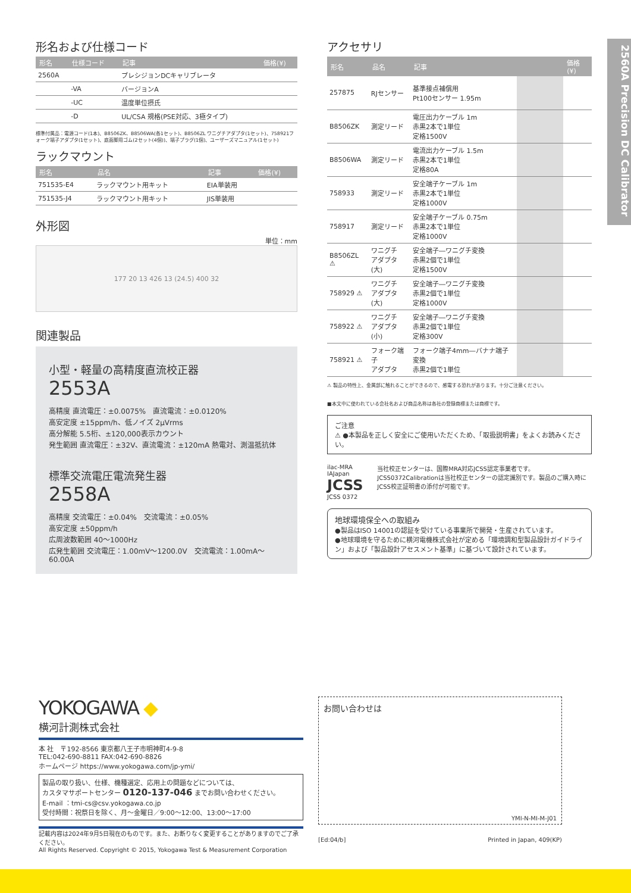2560A Precision DC Calibrator
形名および仕様コード
| 形名 | 仕様コード | 記事 | 価格(¥) |
| --- | --- | --- | --- |
| 2560A | | プレシジョンDCキャリブレータ | |
| | -VA | バージョンA | |
| | -UC | 温度単位摂氏 | |
| | -D | UL/CSA 規格(PSE対応、3極タイプ) | |
標準付属品：電源コード(1本)、B8506ZK、B8506WA(各1セット)、B8506ZL ワニグチアダプタ(1セット)、758921フォーク端子アダプタ(1セット)、底面脚用ゴム(2セット(4個))、端子プラグ(1個)、ユーザーズマニュアル(1セット)
ラックマウント
| 形名 | 品名 | 記事 | 価格(¥) |
| --- | --- | --- | --- |
| 751535-E4 | ラックマウント用キット | EIA単装用 | |
| 751535-J4 | ラックマウント用キット | JIS単装用 | |
外形図
単位：mm
177 20 13 426 13 (24.5) 400 32
関連製品
小型・軽量の高精度直流校正器
2553A
高精度 直流電圧：±0.0075%　直流電流：±0.0120%
高安定度 ±15ppm/h、低ノイズ 2µVrms
高分解能 5.5桁、±120,000表示カウント
発生範囲 直流電圧：±32V、直流電流：±120mA 熱電対、測温抵抗体
標準交流電圧電流発生器
2558A
高精度 交流電圧：±0.04%　交流電流：±0.05%
高安定度 ±50ppm/h
広周波数範囲 40〜1000Hz
広発生範囲 交流電圧：1.00mV〜1200.0V　交流電流：1.00mA〜60.00A
アクセサリ
| 形名 | 品名 | 記事 | | 価格(¥) |
| --- | --- | --- | --- | --- |
| 257875 | RJセンサー | 基準接点補償用 Pt100センサー 1.95m | | |
| B8506ZK | 測定リード | 電圧出力ケーブル 1m 赤黒2本で1単位 定格1500V | | |
| B8506WA | 測定リード | 電流出力ケーブル 1.5m 赤黒2本で1単位 定格80A | | |
| 758933 | 測定リード | 安全端子ケーブル 1m 赤黒2本で1単位 定格1000V | | |
| 758917 | 測定リード | 安全端子ケーブル 0.75m 赤黒2本で1単位 定格1000V | | |
| B8506ZL ⚠ | ワニグチ アダプタ(大) | 安全端子―ワニグチ変換 赤黒2個で1単位 定格1500V | | |
| 758929 ⚠ | ワニグチ アダプタ(大) | 安全端子―ワニグチ変換 赤黒2個で1単位 定格1000V | | |
| 758922 ⚠ | ワニグチ アダプタ(小) | 安全端子―ワニグチ変換 赤黒2個で1単位 定格300V | | |
| 758921 ⚠ | フォーク端子 アダプタ | フォーク端子4mm―バナナ端子変換 赤黒2個で1単位 | | |
⚠ 製品の特性上、金属部に触れることができるので、感電する恐れがあります。十分ご注意ください。
■本文中に使われている会社名および商品名称は各社の登録商標または商標です。
ご注意
⚠ ●本製品を正しく安全にご使用いただくため、「取扱説明書」をよくお読みください。
ilac-MRA IAJapan JCSS JCSS 0372
当社校正センターは、国際MRA対応JCSS認定事業者です。JCSS0372Calibrationは当社校正センターの認定識別です。製品のご購入時にJCSS校正証明書の添付が可能です。
地球環境保全への取組み
●製品はISO 14001の認証を受けている事業所で開発・生産されています。
●地球環境を守るために横河電機株式会社が定める「環境調和型製品設計ガイドライン」および「製品設計アセスメント基準」に基づいて設計されています。
YOKOGAWA ◆
横河計測株式会社
本 社　〒192-8566 東京都八王子市明神町4-9-8
TEL:042-690-8811 FAX:042-690-8826
ホームページ https://www.yokogawa.com/jp-ymi/
製品の取り扱い、仕様、機種選定、応用上の問題などについては、
カスタマサポートセンター 0120-137-046 までお問い合わせください。
E-mail ：tmi-cs@csv.yokogawa.co.jp
受付時間：祝祭日を除く、月〜金曜日／9:00〜12:00、13:00〜17:00
記載内容は2024年9月5日現在のものです。また、お断りなく変更することがありますのでご了承ください。
All Rights Reserved. Copyright © 2015, Yokogawa Test & Measurement Corporation
お問い合わせは
YMI-N-MI-M-J01
[Ed:04/b] Printed in Japan, 409(KP)